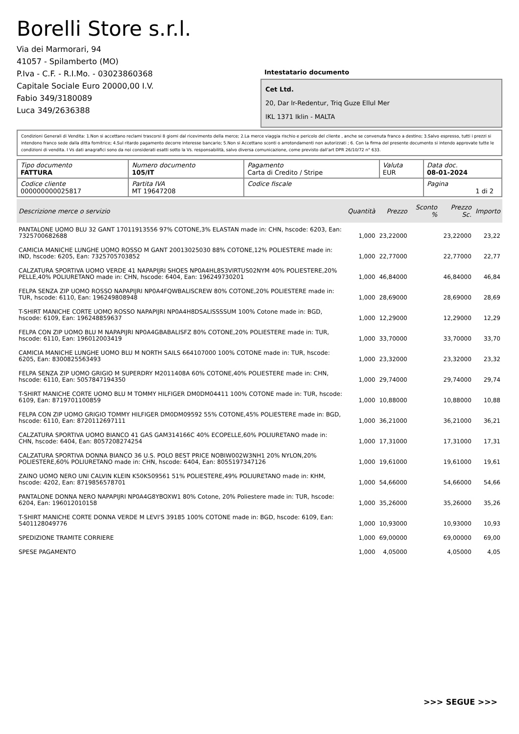Borelli Store s.r.l.
Via dei Marmorari, 94
41057 - Spilamberto (MO)
P.Iva - C.F. - R.I.Mo. - 03023860368
Capitale Sociale Euro 20000,00 I.V.
Fabio 349/3180089
Luca 349/2636388
Intestatario documento
Cet Ltd.
20, Dar Ir-Redentur, Triq Guze Ellul Mer
IKL 1371 Iklin - MALTA
Condizioni Generali di Vendita: 1.Non si accettano reclami trascorsi 8 giorni dal ricevimento della merce; 2.La merce viaggia rischio e pericolo del cliente , anche se convenuta franco a destino; 3.Salvo espresso, tutti i prezzi si intendono franco sede dalla ditta fornitrice; 4.Sul ritardo pagamento decorre interesse bancario; 5.Non si Accettano sconti o arrotondamenti non autorizzati ; 6. Con la firma del presente documento si intendo approvate tutte le condizioni di vendita. I Vs dati anagrafici sono da noi considerati esatti sotto la Vs. responsabilità, salvo diversa comunicazione, come previsto dall'art DPR 26/10/72 n° 633.
| Tipo documento FATTURA | Numero documento 105/IT | Pagamento Carta di Credito / Stripe | Valuta EUR | Data doc. 08-01-2024 |
| Codice cliente 000000000025817 | Partita IVA MT 19647208 | Codice fiscale | | Pagina 1 di 2 |
| Descrizione merce o servizio | Quantità | Prezzo | Sconto % | Prezzo Sc. | Importo |
| --- | --- | --- | --- | --- | --- |
| PANTALONE UOMO BLU 32 GANT 17011913556 97% COTONE,3% ELASTAN made in: CHN, hscode: 6203, Ean: 7325700682688 | 1,000 | 23,22000 | | 23,22000 | 23,22 |
| CAMICIA MANICHE LUNGHE UOMO ROSSO M GANT 20013025030 88% COTONE,12% POLIESTERE made in: IND, hscode: 6205, Ean: 7325705703852 | 1,000 | 22,77000 | | 22,77000 | 22,77 |
| CALZATURA SPORTIVA UOMO VERDE 41 NAPAPIJRI SHOES NP0A4HL8S3VIRTUS02NYM 40% POLIESTERE,20% PELLE,40% POLIURETANO made in: CHN, hscode: 6404, Ean: 196249730201 | 1,000 | 46,84000 | | 46,84000 | 46,84 |
| FELPA SENZA ZIP UOMO ROSSO NAPAPIJRI NP0A4FQWBALISCREW 80% COTONE,20% POLIESTERE made in: TUR, hscode: 6110, Ean: 196249808948 | 1,000 | 28,69000 | | 28,69000 | 28,69 |
| T-SHIRT MANICHE CORTE UOMO ROSSO NAPAPIJRI NP0A4H8DSALISSSSUM 100% Cotone made in: BGD, hscode: 6109, Ean: 196248859637 | 1,000 | 12,29000 | | 12,29000 | 12,29 |
| FELPA CON ZIP UOMO BLU M NAPAPIJRI NP0A4GBABALISFZ 80% COTONE,20% POLIESTERE made in: TUR, hscode: 6110, Ean: 196012003419 | 1,000 | 33,70000 | | 33,70000 | 33,70 |
| CAMICIA MANICHE LUNGHE UOMO BLU M NORTH SAILS 664107000 100% COTONE made in: TUR, hscode: 6205, Ean: 8300825563493 | 1,000 | 23,32000 | | 23,32000 | 23,32 |
| FELPA SENZA ZIP UOMO GRIGIO M SUPERDRY M2011408A 60% COTONE,40% POLIESTERE made in: CHN, hscode: 6110, Ean: 5057847194350 | 1,000 | 29,74000 | | 29,74000 | 29,74 |
| T-SHIRT MANICHE CORTE UOMO BLU M TOMMY HILFIGER DM0DM04411 100% COTONE made in: TUR, hscode: 6109, Ean: 8719701100859 | 1,000 | 10,88000 | | 10,88000 | 10,88 |
| FELPA CON ZIP UOMO GRIGIO TOMMY HILFIGER DM0DM09592 55% COTONE,45% POLIESTERE made in: BGD, hscode: 6110, Ean: 8720112697111 | 1,000 | 36,21000 | | 36,21000 | 36,21 |
| CALZATURA SPORTIVA UOMO BIANCO 41 GAS GAM314166C 40% ECOPELLE,60% POLIURETANO made in: CHN, hscode: 6404, Ean: 8057208274254 | 1,000 | 17,31000 | | 17,31000 | 17,31 |
| CALZATURA SPORTIVA DONNA BIANCO 36 U.S. POLO BEST PRICE NOBIW002W3NH1 20% NYLON,20% POLIESTERE,60% POLIURETANO made in: CHN, hscode: 6404, Ean: 8055197347126 | 1,000 | 19,61000 | | 19,61000 | 19,61 |
| ZAINO UOMO NERO UNI CALVIN KLEIN K50K509561 51% POLIESTERE,49% POLIURETANO made in: KHM, hscode: 4202, Ean: 8719856578701 | 1,000 | 54,66000 | | 54,66000 | 54,66 |
| PANTALONE DONNA NERO NAPAPIJRI NP0A4G8YBOXW1 80% Cotone, 20% Poliestere made in: TUR, hscode: 6204, Ean: 196012010158 | 1,000 | 35,26000 | | 35,26000 | 35,26 |
| T-SHIRT MANICHE CORTE DONNA VERDE M LEVI'S 39185 100% COTONE made in: BGD, hscode: 6109, Ean: 5401128049776 | 1,000 | 10,93000 | | 10,93000 | 10,93 |
| SPEDIZIONE TRAMITE CORRIERE | 1,000 | 69,00000 | | 69,00000 | 69,00 |
| SPESE PAGAMENTO | 1,000 | 4,05000 | | 4,05000 | 4,05 |
>>> SEGUE >>>